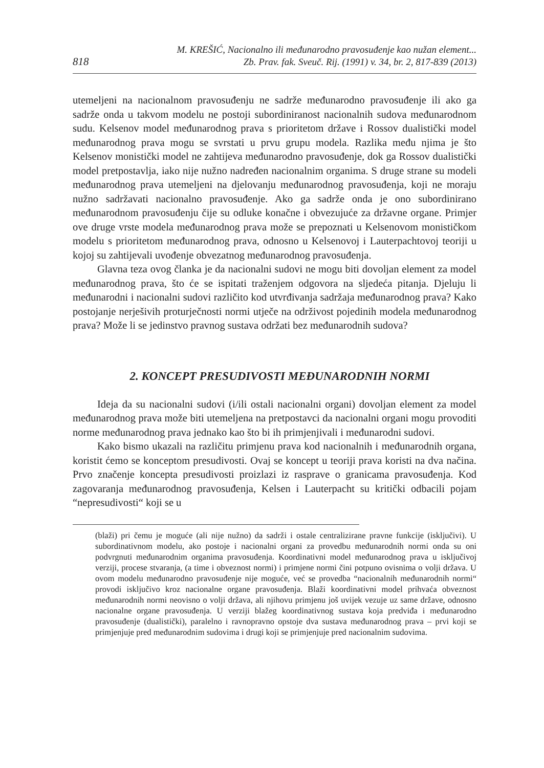818
M. KREŠIĆ, Nacionalno ili međunarodno pravosuđenje kao nužan element...
Zb. Prav. fak. Sveuč. Rij. (1991) v. 34, br. 2, 817-839 (2013)
utemeljeni na nacionalnom pravosuđenju ne sadrže međunarodno pravosuđenje ili ako ga sadrže onda u takvom modelu ne postoji subordiniranost nacionalnih sudova međunarodnom sudu. Kelsenov model međunarodnog prava s prioritetom države i Rossov dualistički model međunarodnog prava mogu se svrstati u prvu grupu modela. Razlika među njima je što Kelsenov monistički model ne zahtijeva međunarodno pravosuđenje, dok ga Rossov dualistički model pretpostavlja, iako nije nužno nadređen nacionalnim organima. S druge strane su modeli međunarodnog prava utemeljeni na djelovanju međunarodnog pravosuđenja, koji ne moraju nužno sadržavati nacionalno pravosuđenje. Ako ga sadrže onda je ono subordinirano međunarodnom pravosuđenju čije su odluke konačne i obvezujuće za državne organe. Primjer ove druge vrste modela međunarodnog prava može se prepoznati u Kelsenovom monističkom modelu s prioritetom međunarodnog prava, odnosno u Kelsenovoj i Lauterpachtovoj teoriji u kojoj su zahtijevali uvođenje obvezatnog međunarodnog pravosuđenja.
Glavna teza ovog članka je da nacionalni sudovi ne mogu biti dovoljan element za model međunarodnog prava, što će se ispitati traženjem odgovora na sljedeća pitanja. Djeluju li međunarodni i nacionalni sudovi različito kod utvrđivanja sadržaja međunarodnog prava? Kako postojanje nerješivih proturječnosti normi utječe na održivost pojedinih modela međunarodnog prava? Može li se jedinstvo pravnog sustava održati bez međunarodnih sudova?
2. KONCEPT PRESUDIVOSTI MEĐUNARODNIH NORMI
Ideja da su nacionalni sudovi (i/ili ostali nacionalni organi) dovoljan element za model međunarodnog prava može biti utemeljena na pretpostavci da nacionalni organi mogu provoditi norme međunarodnog prava jednako kao što bi ih primjenjivali i međunarodni sudovi.
Kako bismo ukazali na različitu primjenu prava kod nacionalnih i međunarodnih organa, koristit ćemo se konceptom presudivosti. Ovaj se koncept u teoriji prava koristi na dva načina. Prvo značenje koncepta presudivosti proizlazi iz rasprave o granicama pravosuđenja. Kod zagovaranja međunarodnog pravosuđenja, Kelsen i Lauterpacht su kritički odbacili pojam “nepresudivosti“ koji se u
(blaži) pri čemu je moguće (ali nije nužno) da sadrži i ostale centralizirane pravne funkcije (isključivi). U subordinativnom modelu, ako postoje i nacionalni organi za provedbu međunarodnih normi onda su oni podvrgnuti međunarodnim organima pravosuđenja. Koordinativni model međunarodnog prava u isključivoj verziji, procese stvaranja, (a time i obveznost normi) i primjene normi čini potpuno ovisnima o volji država. U ovom modelu međunarodno pravosuđenje nije moguće, već se provedba “nacionalnih međunarodnih normi“ provodi isključivo kroz nacionalne organe pravosuđenja. Blaži koordinativni model prihvaća obveznost međunarodnih normi neovisno o volji država, ali njihovu primjenu još uvijek vezuje uz same države, odnosno nacionalne organe pravosuđenja. U verziji blažeg koordinativnog sustava koja predviđa i međunarodno pravosuđenje (dualistički), paralelno i ravnopravno opstoje dva sustava međunarodnog prava – prvi koji se primjenjuje pred međunarodnim sudovima i drugi koji se primjenjuje pred nacionalnim sudovima.